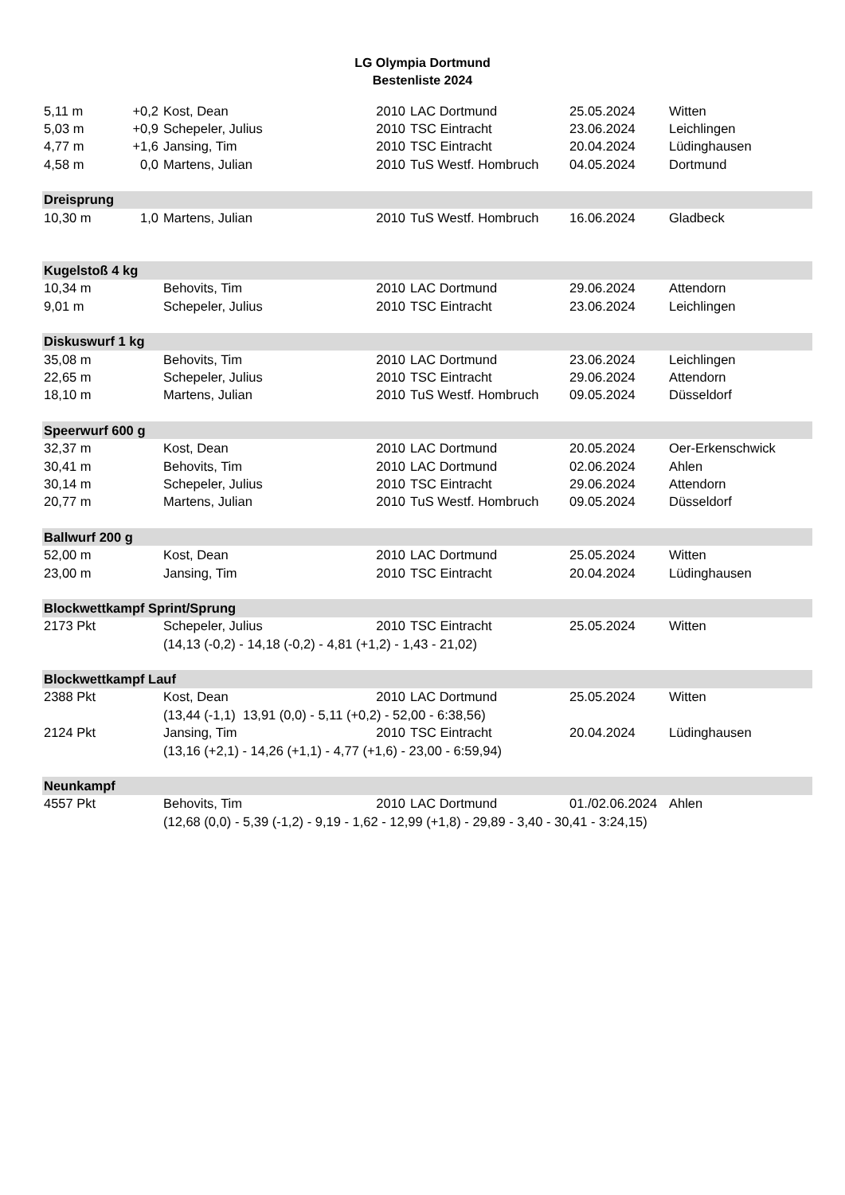LG Olympia Dortmund
Bestenliste 2024
| 5,11 m | +0,2 | Kost, Dean | 2010 | LAC Dortmund | 25.05.2024 | Witten |
| 5,03 m | +0,9 | Schepeler, Julius | 2010 | TSC Eintracht | 23.06.2024 | Leichlingen |
| 4,77 m | +1,6 | Jansing, Tim | 2010 | TSC Eintracht | 20.04.2024 | Lüdinghausen |
| 4,58 m | 0,0 | Martens, Julian | 2010 | TuS Westf. Hombruch | 04.05.2024 | Dortmund |
| Dreisprung | | | | | | |
| 10,30 m | 1,0 | Martens, Julian | 2010 | TuS Westf. Hombruch | 16.06.2024 | Gladbeck |
| Kugelstoß 4 kg | | | | | | |
| 10,34 m | | Behovits, Tim | 2010 | LAC Dortmund | 29.06.2024 | Attendorn |
| 9,01 m | | Schepeler, Julius | 2010 | TSC Eintracht | 23.06.2024 | Leichlingen |
| Diskuswurf 1 kg | | | | | | |
| 35,08 m | | Behovits, Tim | 2010 | LAC Dortmund | 23.06.2024 | Leichlingen |
| 22,65 m | | Schepeler, Julius | 2010 | TSC Eintracht | 29.06.2024 | Attendorn |
| 18,10 m | | Martens, Julian | 2010 | TuS Westf. Hombruch | 09.05.2024 | Düsseldorf |
| Speerwurf 600 g | | | | | | |
| 32,37 m | | Kost, Dean | 2010 | LAC Dortmund | 20.05.2024 | Oer-Erkenschwick |
| 30,41 m | | Behovits, Tim | 2010 | LAC Dortmund | 02.06.2024 | Ahlen |
| 30,14 m | | Schepeler, Julius | 2010 | TSC Eintracht | 29.06.2024 | Attendorn |
| 20,77 m | | Martens, Julian | 2010 | TuS Westf. Hombruch | 09.05.2024 | Düsseldorf |
| Ballwurf 200 g | | | | | | |
| 52,00 m | | Kost, Dean | 2010 | LAC Dortmund | 25.05.2024 | Witten |
| 23,00 m | | Jansing, Tim | 2010 | TSC Eintracht | 20.04.2024 | Lüdinghausen |
| Blockwettkampf Sprint/Sprung | | | | | | |
| 2173 Pkt | | Schepeler, Julius | 2010 | TSC Eintracht | 25.05.2024 | Witten |
| | | (14,13 (-0,2) - 14,18 (-0,2) - 4,81 (+1,2) - 1,43 - 21,02) | | | | |
| Blockwettkampf Lauf | | | | | | |
| 2388 Pkt | | Kost, Dean | 2010 | LAC Dortmund | 25.05.2024 | Witten |
| | | (13,44 (-1,1) 13,91 (0,0) - 5,11 (+0,2) - 52,00 - 6:38,56) | | | | |
| 2124 Pkt | | Jansing, Tim | 2010 | TSC Eintracht | 20.04.2024 | Lüdinghausen |
| | | (13,16 (+2,1) - 14,26 (+1,1) - 4,77 (+1,6) - 23,00 - 6:59,94) | | | | |
| Neunkampf | | | | | | |
| 4557 Pkt | | Behovits, Tim | 2010 | LAC Dortmund | 01./02.06.2024 | Ahlen |
| | | (12,68 (0,0) - 5,39 (-1,2) - 9,19 - 1,62 - 12,99 (+1,8) - 29,89 - 3,40 - 30,41 - 3:24,15) | | | | |